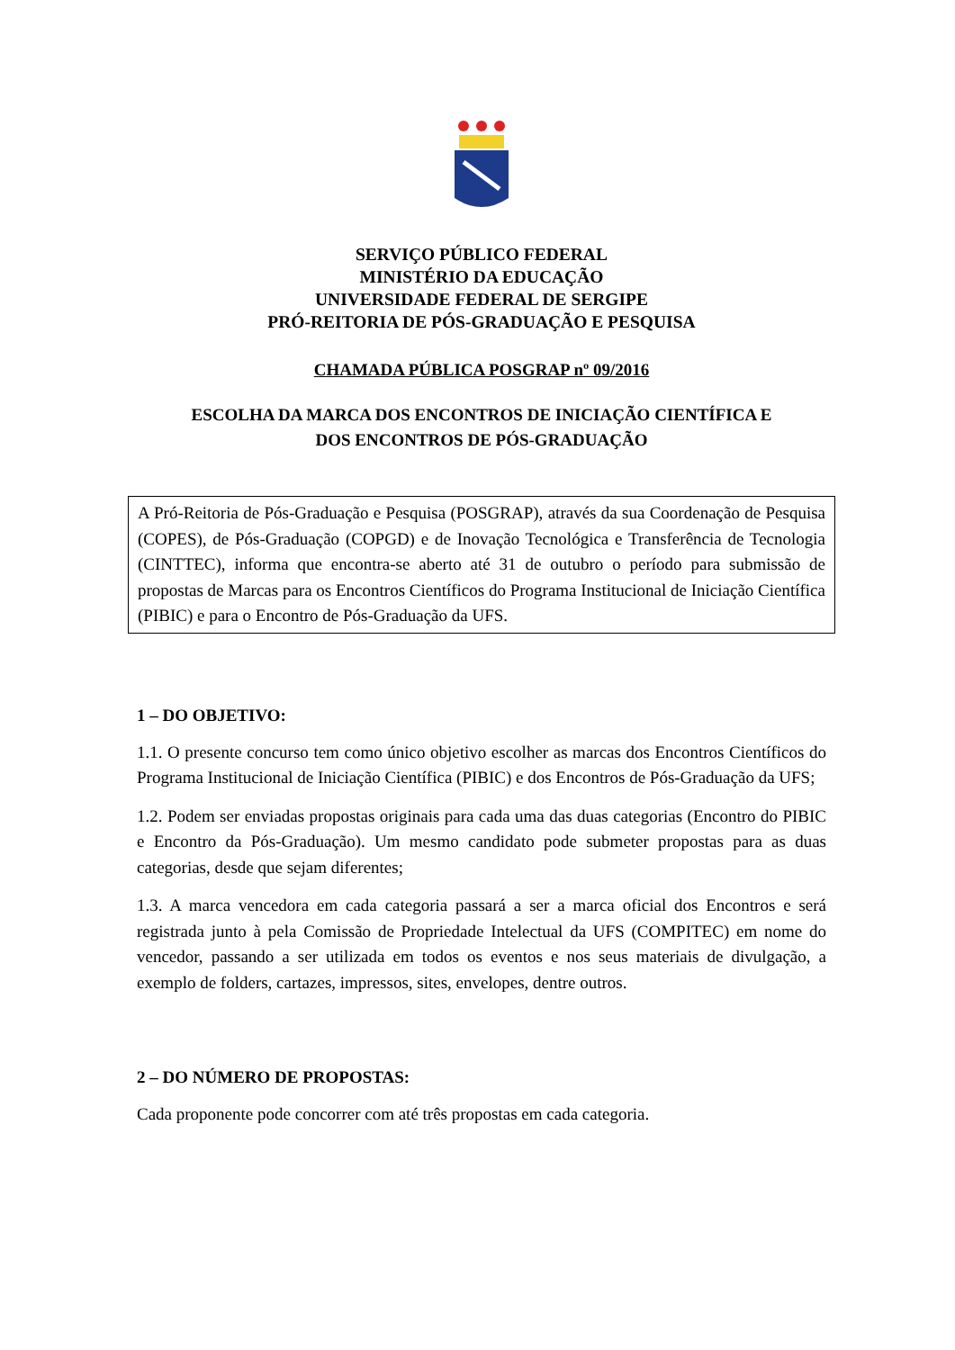SERVIÇO PÚBLICO FEDERAL
MINISTÉRIO DA EDUCAÇÃO
UNIVERSIDADE FEDERAL DE SERGIPE
PRÓ-REITORIA DE PÓS-GRADUAÇÃO E PESQUISA
CHAMADA PÚBLICA POSGRAP nº 09/2016
ESCOLHA DA MARCA DOS ENCONTROS DE INICIAÇÃO CIENTÍFICA E
DOS ENCONTROS DE PÓS-GRADUAÇÃO
A Pró-Reitoria de Pós-Graduação e Pesquisa (POSGRAP), através da sua Coordenação de Pesquisa (COPES), de Pós-Graduação (COPGD) e de Inovação Tecnológica e Transferência de Tecnologia (CINTTEC), informa que encontra-se aberto até 31 de outubro o período para submissão de propostas de Marcas para os Encontros Científicos do Programa Institucional de Iniciação Científica (PIBIC) e para o Encontro de Pós-Graduação da UFS.
1 – DO OBJETIVO:
1.1. O presente concurso tem como único objetivo escolher as marcas dos Encontros Científicos do Programa Institucional de Iniciação Científica (PIBIC) e dos Encontros de Pós-Graduação da UFS;
1.2. Podem ser enviadas propostas originais para cada uma das duas categorias (Encontro do PIBIC e Encontro da Pós-Graduação). Um mesmo candidato pode submeter propostas para as duas categorias, desde que sejam diferentes;
1.3. A marca vencedora em cada categoria passará a ser a marca oficial dos Encontros e será registrada junto à pela Comissão de Propriedade Intelectual da UFS (COMPITEC) em nome do vencedor, passando a ser utilizada em todos os eventos e nos seus materiais de divulgação, a exemplo de folders, cartazes, impressos, sites, envelopes, dentre outros.
2 – DO NÚMERO DE PROPOSTAS:
Cada proponente pode concorrer com até três propostas em cada categoria.